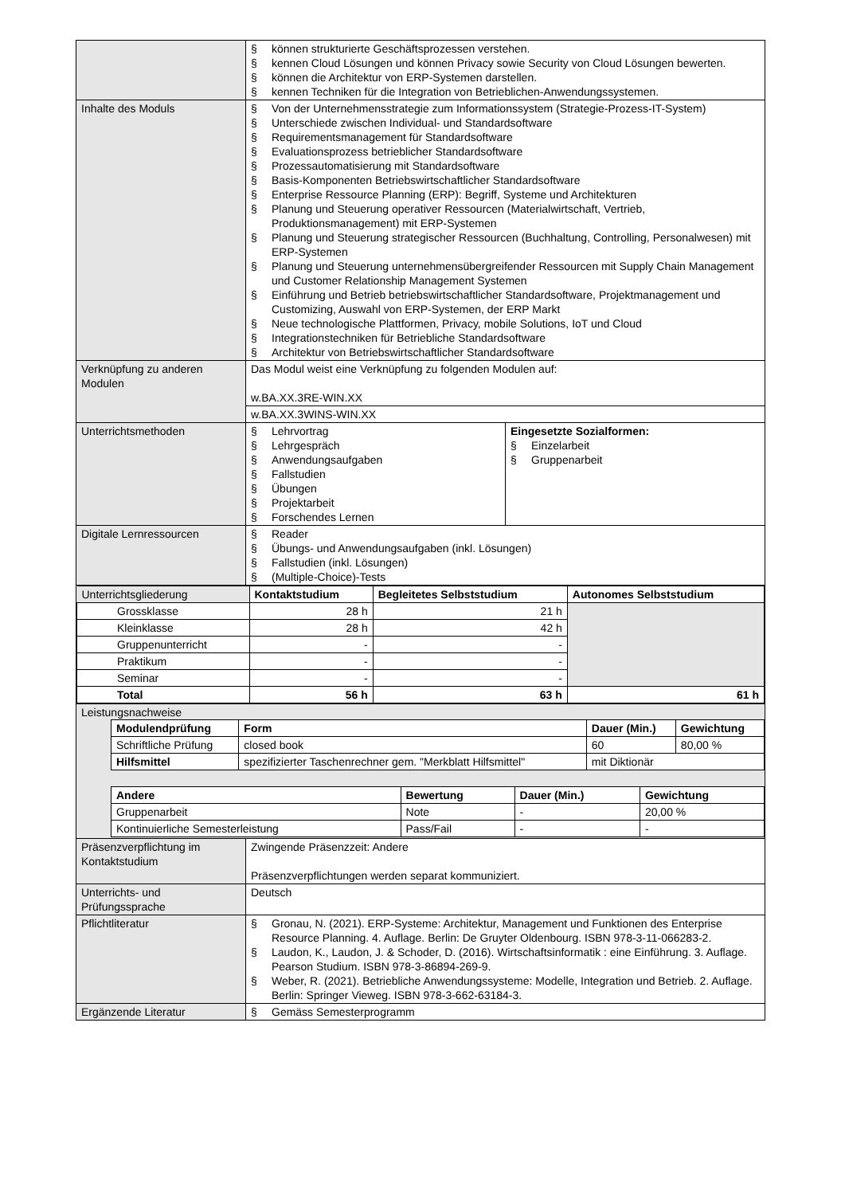| | § können strukturierte Geschäftsprozessen verstehen. § kennen Cloud Lösungen und können Privacy sowie Security von Cloud Lösungen bewerten. § können die Architektur von ERP-Systemen darstellen. § kennen Techniken für die Integration von Betrieblichen-Anwendungssystemen. |
| Inhalte des Moduls | § Von der Unternehmensstrategie zum Informationssystem (Strategie-Prozess-IT-System) § Unterschiede zwischen Individual- und Standardsoftware § Requirementsmanagement für Standardsoftware § Evaluationsprozess betrieblicher Standardsoftware § Prozessautomatisierung mit Standardsoftware § Basis-Komponenten Betriebswirtschaftlicher Standardsoftware § Enterprise Ressource Planning (ERP): Begriff, Systeme und Architekturen § Planung und Steuerung operativer Ressourcen (Materialwirtschaft, Vertrieb, Produktionsmanagement) mit ERP-Systemen § Planung und Steuerung strategischer Ressourcen (Buchhaltung, Controlling, Personalwesen) mit ERP-Systemen § Planung und Steuerung unternehmensübergreifender Ressourcen mit Supply Chain Management und Customer Relationship Management Systemen § Einführung und Betrieb betriebswirtschaftlicher Standardsoftware, Projektmanagement und Customizing, Auswahl von ERP-Systemen, der ERP Markt § Neue technologische Plattformen, Privacy, mobile Solutions, IoT und Cloud § Integrationstechniken für Betriebliche Standardsoftware § Architektur von Betriebswirtschaftlicher Standardsoftware |
| Verknüpfung zu anderen Modulen | Das Modul weist eine Verknüpfung zu folgenden Modulen auf: w.BA.XX.3RE-WIN.XX w.BA.XX.3WINS-WIN.XX |
| Unterrichtsmethoden | / § Lehrvortrag § Lehrgespräch § Anwendungsaufgaben § Fallstudien § Übungen § Projektarbeit § Forschendes Lernen / Eingesetzte Sozialformen: § Einzelarbeit § Gruppenarbeit / |
| Digitale Lernressourcen | § Reader § Übungs- und Anwendungsaufgaben (inkl. Lösungen) § Fallstudien (inkl. Lösungen) § (Multiple-Choice)-Tests |
| / Unterrichtsgliederung / Kontaktstudium / Begleitetes Selbststudium / Autonomes Selbststudium / / Grossklasse / 28 h / 21 h / / / Kleinklasse / 28 h / 42 h / / / Gruppenunterricht / - / - / / / Praktikum / - / - / / / Seminar / - / - / / / Total / 56 h / 63 h / 61 h / | |
| Leistungsnachweise / Modulendprüfung / Form / Dauer (Min.) / Gewichtung / / Schriftliche Prüfung / closed book / 60 / 80,00 % / / Hilfsmittel / spezifizierter Taschenrechner gem. "Merkblatt Hilfsmittel" / mit Diktionär / / / Andere / Bewertung / Dauer (Min.) / Gewichtung / / Gruppenarbeit / Note / - / 20,00 % / / Kontinuierliche Semesterleistung / Pass/Fail / - / - / | |
| Präsenzverpflichtung im Kontaktstudium | Zwingende Präsenzzeit: Andere Präsenzverpflichtungen werden separat kommuniziert. |
| Unterrichts- und Prüfungssprache | Deutsch |
| Pflichtliteratur | § Gronau, N. (2021). ERP-Systeme: Architektur, Management und Funktionen des Enterprise Resource Planning. 4. Auflage. Berlin: De Gruyter Oldenbourg. ISBN 978-3-11-066283-2. § Laudon, K., Laudon, J. & Schoder, D. (2016). Wirtschaftsinformatik : eine Einführung. 3. Auflage. Pearson Studium. ISBN 978-3-86894-269-9. § Weber, R. (2021). Betriebliche Anwendungssysteme: Modelle, Integration und Betrieb. 2. Auflage. Berlin: Springer Vieweg. ISBN 978-3-662-63184-3. |
| Ergänzende Literatur | § Gemäss Semesterprogramm |